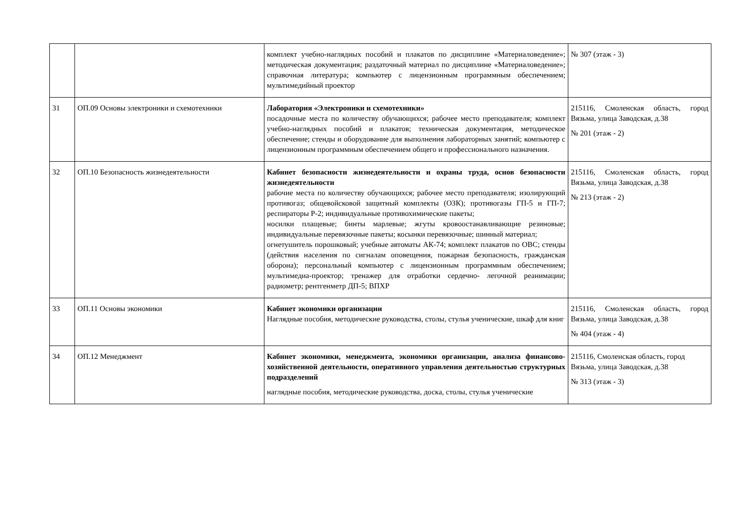| | | комплект учебно-наглядных пособий и плакатов по дисциплине «Материаловедение»; методическая документация; раздаточный материал по дисциплине «Материаловедение»; справочная литература; компьютер с лицензионным программным обеспечением; мультимедийный проектор | № 307 (этаж - 3) |
| 31 | ОП.09 Основы электроники и схемотехники | Лаборатория «Электроники и схемотехники» посадочные места по количеству обучающихся; рабочее место преподавателя; комплект учебно-наглядных пособий и плакатов; техническая документация, методическое обеспечение; стенды и оборудование для выполнения лабораторных занятий; компьютер с лицензионным программным обеспечением общего и профессионального назначения. | 215116, Смоленская область, город Вязьма, улица Заводская, д.38 № 201 (этаж - 2) |
| 32 | ОП.10 Безопасность жизнедеятельности | Кабинет безопасности жизнедеятельности и охраны труда, основ безопасности жизнедеятельности рабочие места по количеству обучающихся; рабочее место преподавателя; изолирующий противогаз; общевойсковой защитный комплекты (ОЗК); противогазы ГП-5 и ГП-7; респираторы Р-2; индивидуальные противохимические пакеты; носилки плащевые; бинты марлевые; жгуты кровоостанавливающие резиновые; индивидуальные перевязочные пакеты; косынки перевязочные; шинный материал; огнетушитель порошковый; учебные автоматы АК-74; комплект плакатов по ОВС; стенды (действия населения по сигналам оповещения, пожарная безопасность, гражданская оборона); персональный компьютер с лицензионным программным обеспечением; мультимедиа-проектор; тренажер для отработки сердечно- легочной реанимации; радиометр; рентгенметр ДП-5; ВПХР | 215116, Смоленская область, город Вязьма, улица Заводская, д.38 № 213 (этаж - 2) |
| 33 | ОП.11 Основы экономики | Кабинет экономики организации Наглядные пособия, методические руководства, столы, стулья ученические, шкаф для книг | 215116, Смоленская область, город Вязьма, улица Заводская, д.38 № 404 (этаж - 4) |
| 34 | ОП.12 Менеджмент | Кабинет экономики, менеджмента, экономики организации, анализа финансово-хозяйственной деятельности, оперативного управления деятельностью структурных подразделений наглядные пособия, методические руководства, доска, столы, стулья ученические | 215116, Смоленская область, город Вязьма, улица Заводская, д.38 № 313 (этаж - 3) |